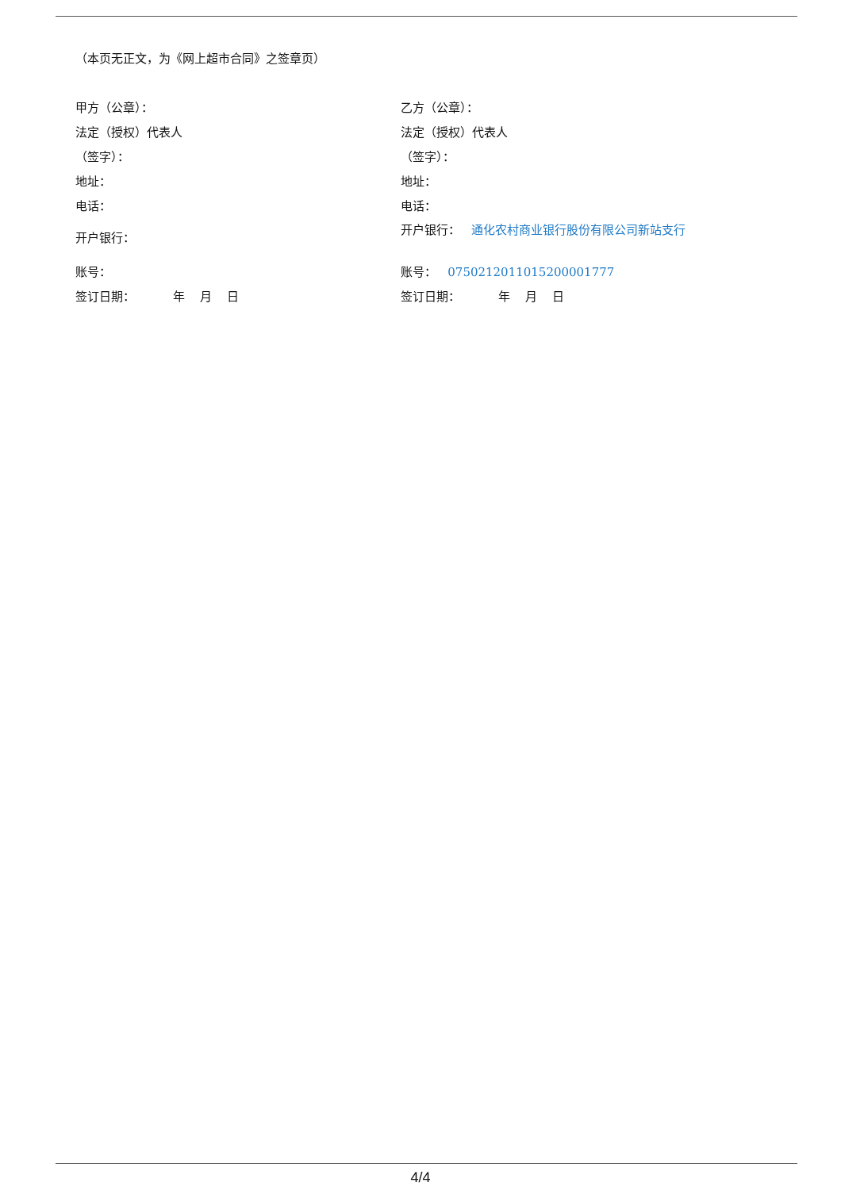（本页无正文，为《网上超市合同》之签章页）
甲方（公章）：
法定（授权）代表人
（签字）：
地址：
电话：
开户银行：
账号：
签订日期： 年 月 日
乙方（公章）：
法定（授权）代表人
（签字）：
地址：
电话：
开户银行： 通化农村商业银行股份有限公司新站支行
账号： 0750212011015200001777
签订日期： 年 月 日
4/4